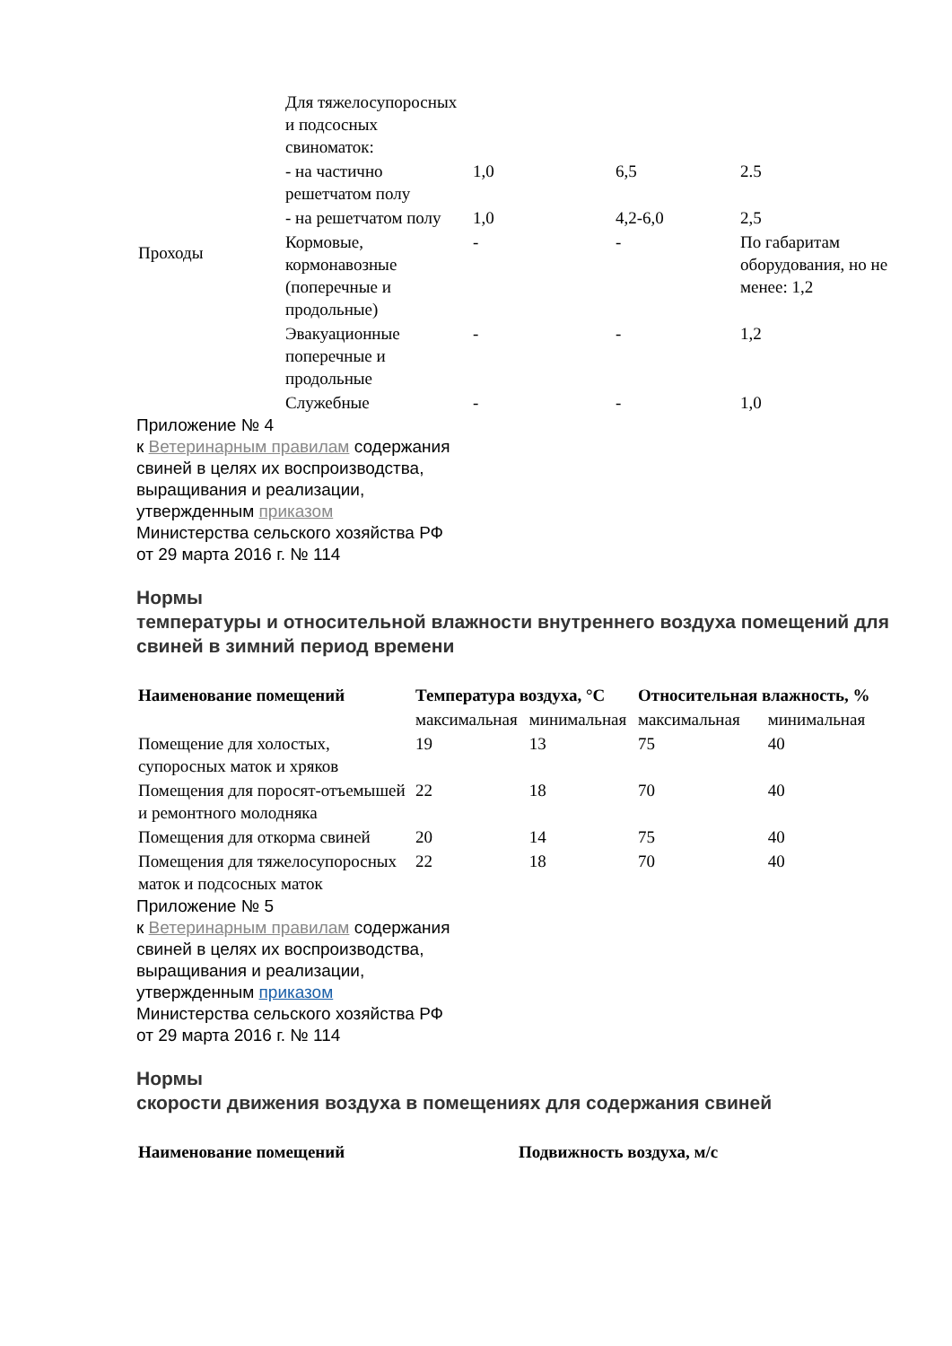| Проходы | Для тяжелосупоросных и подсосных свиноматок: | | | |
| | - на частично решетчатом полу | 1,0 | 6,5 | 2.5 |
| | - на решетчатом полу | 1,0 | 4,2-6,0 | 2,5 |
| | Кормовые, кормонавозные (поперечные и продольные) | - | - | По габаритам оборудования, но не менее: 1,2 |
| | Эвакуационные поперечные и продольные | - | - | 1,2 |
| | Служебные | - | - | 1,0 |
Приложение № 4
к Ветеринарным правилам содержания
свиней в целях их воспроизводства,
выращивания и реализации,
утвержденным приказом
Министерства сельского хозяйства РФ
от 29 марта 2016 г. № 114
Нормы
температуры и относительной влажности внутреннего воздуха помещений для свиней в зимний период времени
| Наименование помещений | Температура воздуха, °С | | Относительная влажность, % | |
| --- | --- | --- | --- | --- |
| | максимальная | минимальная | максимальная | минимальная |
| Помещение для холостых, супоросных маток и хряков | 19 | 13 | 75 | 40 |
| Помещения для поросят-отъемышей и ремонтного молодняка | 22 | 18 | 70 | 40 |
| Помещения для откорма свиней | 20 | 14 | 75 | 40 |
| Помещения для тяжелосупоросных маток и подсосных маток | 22 | 18 | 70 | 40 |
Приложение № 5
к Ветеринарным правилам содержания
свиней в целях их воспроизводства,
выращивания и реализации,
утвержденным приказом
Министерства сельского хозяйства РФ
от 29 марта 2016 г. № 114
Нормы
скорости движения воздуха в помещениях для содержания свиней
| Наименование помещений | Подвижность воздуха, м/с |
| --- | --- |